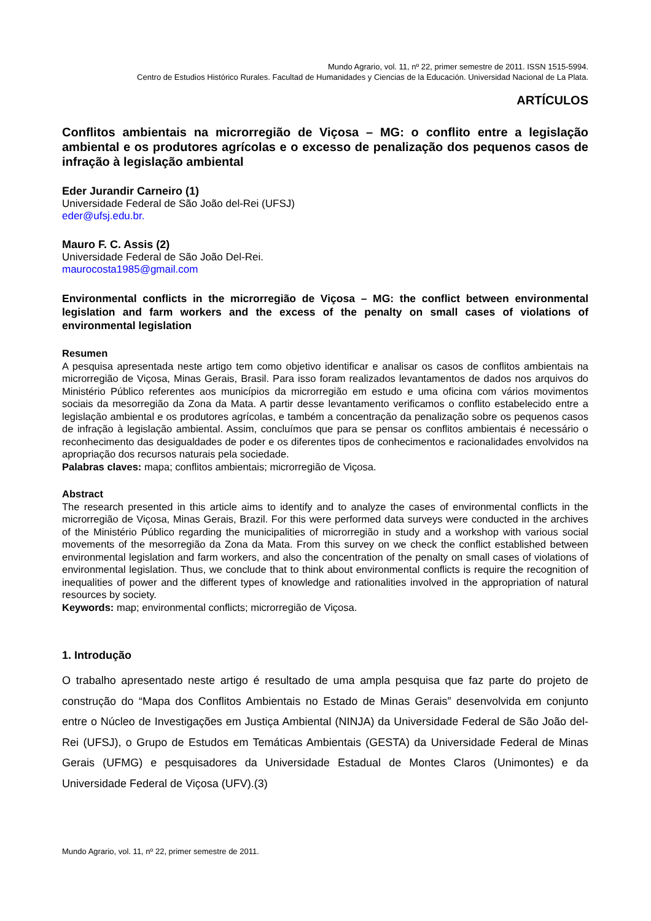Mundo Agrario, vol. 11, nº 22, primer semestre de 2011. ISSN 1515-5994.
Centro de Estudios Histórico Rurales. Facultad de Humanidades y Ciencias de la Educación. Universidad Nacional de La Plata.
ARTÍCULOS
Conflitos ambientais na microrregião de Viçosa – MG: o conflito entre a legislação ambiental e os produtores agrícolas e o excesso de penalização dos pequenos casos de infração à legislação ambiental
Eder Jurandir Carneiro (1)
Universidade Federal de São João del-Rei (UFSJ)
eder@ufsj.edu.br.
Mauro F. C. Assis (2)
Universidade Federal de São João Del-Rei.
maurocosta1985@gmail.com
Environmental conflicts in the microrregião de Viçosa – MG: the conflict between environmental legislation and farm workers and the excess of the penalty on small cases of violations of environmental legislation
Resumen
A pesquisa apresentada neste artigo tem como objetivo identificar e analisar os casos de conflitos ambientais na microrregião de Viçosa, Minas Gerais, Brasil. Para isso foram realizados levantamentos de dados nos arquivos do Ministério Público referentes aos municípios da microrregião em estudo e uma oficina com vários movimentos sociais da mesorregião da Zona da Mata. A partir desse levantamento verificamos o conflito estabelecido entre a legislação ambiental e os produtores agrícolas, e também a concentração da penalização sobre os pequenos casos de infração à legislação ambiental. Assim, concluímos que para se pensar os conflitos ambientais é necessário o reconhecimento das desigualdades de poder e os diferentes tipos de conhecimentos e racionalidades envolvidos na apropriação dos recursos naturais pela sociedade.
Palabras claves: mapa; conflitos ambientais; microrregião de Viçosa.
Abstract
The research presented in this article aims to identify and to analyze the cases of environmental conflicts in the microrregião de Viçosa, Minas Gerais, Brazil. For this were performed data surveys were conducted in the archives of the Ministério Público regarding the municipalities of microrregião in study and a workshop with various social movements of the mesorregião da Zona da Mata. From this survey on we check the conflict established between environmental legislation and farm workers, and also the concentration of the penalty on small cases of violations of environmental legislation. Thus, we conclude that to think about environmental conflicts is require the recognition of inequalities of power and the different types of knowledge and rationalities involved in the appropriation of natural resources by society.
Keywords: map; environmental conflicts; microrregião de Viçosa.
1. Introdução
O trabalho apresentado neste artigo é resultado de uma ampla pesquisa que faz parte do projeto de construção do “Mapa dos Conflitos Ambientais no Estado de Minas Gerais” desenvolvida em conjunto entre o Núcleo de Investigações em Justiça Ambiental (NINJA) da Universidade Federal de São João del-Rei (UFSJ), o Grupo de Estudos em Temáticas Ambientais (GESTA) da Universidade Federal de Minas Gerais (UFMG) e pesquisadores da Universidade Estadual de Montes Claros (Unimontes) e da Universidade Federal de Viçosa (UFV).(3)
Mundo Agrario, vol. 11, nº 22, primer semestre de 2011.